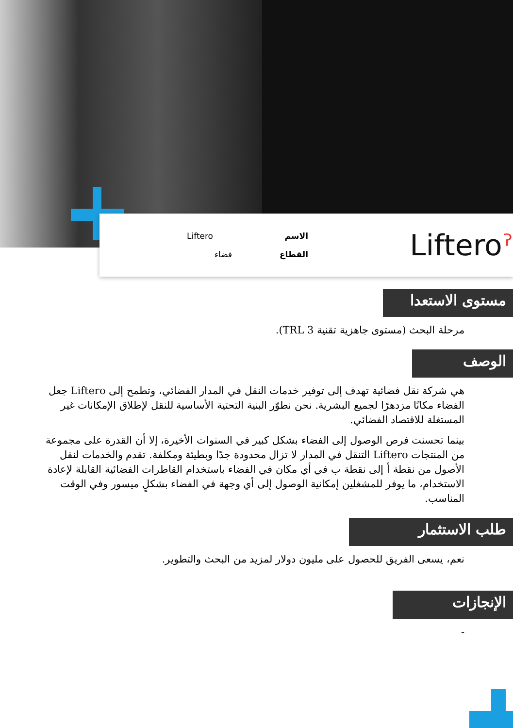Liftero
الاسم
فضاء
القطاع
Lifteroˀ
مستوى الاستعدا
مرحلة البحث (مستوى جاهزية تقنية TRL 3).
الوصف
هي شركة نقل فضائية تهدف إلى توفير خدمات النقل في المدار الفضائي، وتطمح إلى Liftero جعل الفضاء مكانًا مزدهرًا لجميع البشرية. نحن نطوّر البنية التحتية الأساسية للنقل لإطلاق الإمكانات غير المستغلة للاقتصاد الفضائي.
بينما تحسنت فرص الوصول إلى الفضاء بشكل كبير في السنوات الأخيرة، إلا أن القدرة على مجموعة من المنتجات Liftero التنقل في المدار لا تزال محدودة جدًا وبطيئة ومكلفة. تقدم والخدمات لنقل الأصول من نقطة أ إلى نقطة ب في أي مكان في الفضاء باستخدام القاطرات الفضائية القابلة لإعادة الاستخدام، ما يوفر للمشغلين إمكانية الوصول إلى أي وجهة في الفضاء بشكلٍ ميسور وفي الوقت المناسب.
طلب الاستثمار
نعم، يسعى الفريق للحصول على مليون دولار لمزيد من البحث والتطوير.
الإنجازات
-